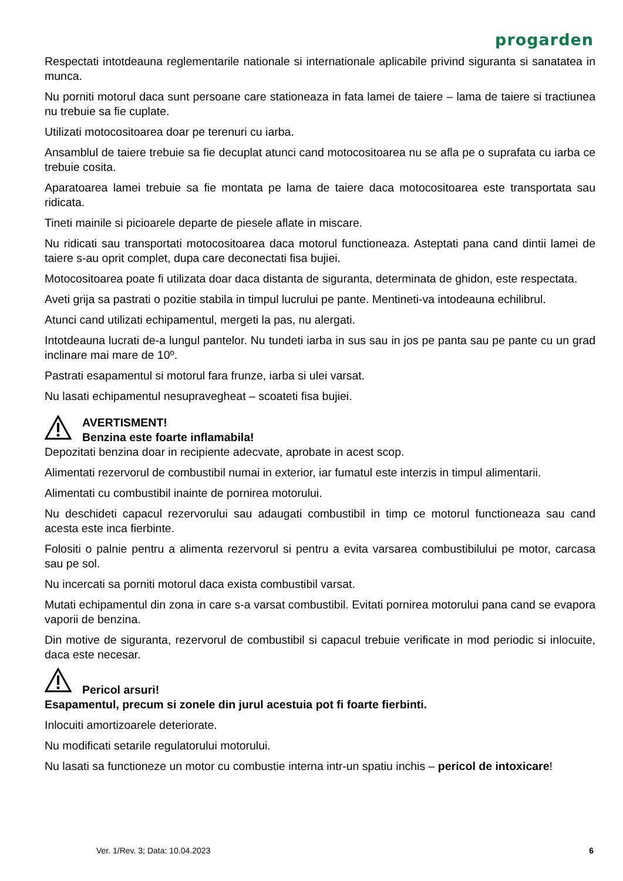progarden
Respectati intotdeauna reglementarile nationale si internationale aplicabile privind siguranta si sanatatea in munca.
Nu porniti motorul daca sunt persoane care stationeaza in fata lamei de taiere – lama de taiere si tractiunea nu trebuie sa fie cuplate.
Utilizati motocositoarea doar pe terenuri cu iarba.
Ansamblul de taiere trebuie sa fie decuplat atunci cand motocositoarea nu se afla pe o suprafata cu iarba ce trebuie cosita.
Aparatoarea lamei trebuie sa fie montata pe lama de taiere daca motocositoarea este transportata sau ridicata.
Tineti mainile si picioarele departe de piesele aflate in miscare.
Nu ridicati sau transportati motocositoarea daca motorul functioneaza. Asteptati pana cand dintii lamei de taiere s-au oprit complet, dupa care deconectati fisa bujiei.
Motocositoarea poate fi utilizata doar daca distanta de siguranta, determinata de ghidon, este respectata.
Aveti grija sa pastrati o pozitie stabila in timpul lucrului pe pante. Mentineti-va intodeauna echilibrul.
Atunci cand utilizati echipamentul, mergeti la pas, nu alergati.
Intotdeauna lucrati de-a lungul pantelor. Nu tundeti iarba in sus sau in jos pe panta sau pe pante cu un grad inclinare mai mare de 10º.
Pastrati esapamentul si motorul fara frunze, iarba si ulei varsat.
Nu lasati echipamentul nesupravegheat – scoateti fisa bujiei.
AVERTISMENT!
Benzina este foarte inflamabila!
Depozitati benzina doar in recipiente adecvate, aprobate in acest scop.
Alimentati rezervorul de combustibil numai in exterior, iar fumatul este interzis in timpul alimentarii.
Alimentati cu combustibil inainte de pornirea motorului.
Nu deschideti capacul rezervorului sau adaugati combustibil in timp ce motorul functioneaza sau cand acesta este inca fierbinte.
Folositi o palnie pentru a alimenta rezervorul si pentru a evita varsarea combustibilului pe motor, carcasa sau pe sol.
Nu incercati sa porniti motorul daca exista combustibil varsat.
Mutati echipamentul din zona in care s-a varsat combustibil. Evitati pornirea motorului pana cand se evapora vaporii de benzina.
Din motive de siguranta, rezervorul de combustibil si capacul trebuie verificate in mod periodic si inlocuite, daca este necesar.
Pericol arsuri!
Esapamentul, precum si zonele din jurul acestuia pot fi foarte fierbinti.
Inlocuiti amortizoarele deteriorate.
Nu modificati setarile regulatorului motorului.
Nu lasati sa functioneze un motor cu combustie interna intr-un spatiu inchis – pericol de intoxicare!
Ver. 1/Rev. 3; Data: 10.04.2023
6